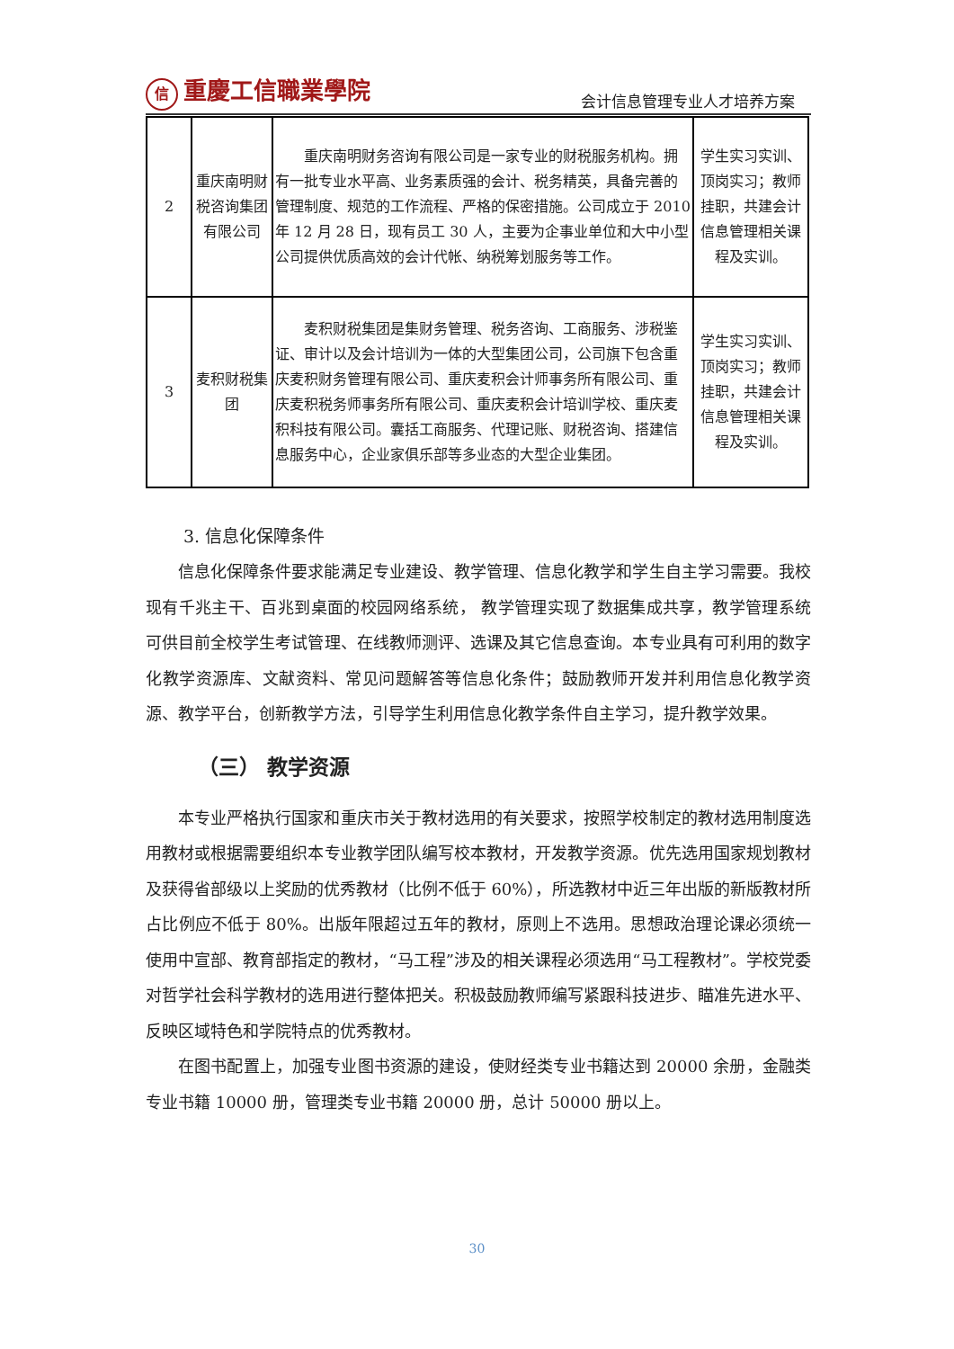信重慶工信職業學院
会计信息管理专业人才培养方案
| 2 | 重庆南明财税咨询集团有限公司 | 重庆南明财务咨询有限公司是一家专业的财税服务机构。拥有一批专业水平高、业务素质强的会计、税务精英，具备完善的管理制度、规范的工作流程、严格的保密措施。公司成立于 2010 年 12 月 28 日，现有员工 30 人，主要为企事业单位和大中小型公司提供优质高效的会计代帐、纳税筹划服务等工作。 | 学生实习实训、顶岗实习；教师挂职，共建会计信息管理相关课程及实训。 |
| 3 | 麦积财税集团 | 麦积财税集团是集财务管理、税务咨询、工商服务、涉税鉴证、审计以及会计培训为一体的大型集团公司，公司旗下包含重庆麦积财务管理有限公司、重庆麦积会计师事务所有限公司、重庆麦积税务师事务所有限公司、重庆麦积会计培训学校、重庆麦积科技有限公司。囊括工商服务、代理记账、财税咨询、搭建信息服务中心，企业家俱乐部等多业态的大型企业集团。 | 学生实习实训、顶岗实习；教师挂职，共建会计信息管理相关课程及实训。 |
3. 信息化保障条件
信息化保障条件要求能满足专业建设、教学管理、信息化教学和学生自主学习需要。我校现有千兆主干、百兆到桌面的校园网络系统， 教学管理实现了数据集成共享，教学管理系统可供目前全校学生考试管理、在线教师测评、选课及其它信息查询。本专业具有可利用的数字化教学资源库、文献资料、常见问题解答等信息化条件；鼓励教师开发并利用信息化教学资源、教学平台，创新教学方法，引导学生利用信息化教学条件自主学习，提升教学效果。
（三） 教学资源
本专业严格执行国家和重庆市关于教材选用的有关要求，按照学校制定的教材选用制度选用教材或根据需要组织本专业教学团队编写校本教材，开发教学资源。优先选用国家规划教材及获得省部级以上奖励的优秀教材（比例不低于 60%），所选教材中近三年出版的新版教材所占比例应不低于 80%。出版年限超过五年的教材，原则上不选用。思想政治理论课必须统一使用中宣部、教育部指定的教材，“马工程”涉及的相关课程必须选用“马工程教材”。学校党委对哲学社会科学教材的选用进行整体把关。积极鼓励教师编写紧跟科技进步、瞄准先进水平、反映区域特色和学院特点的优秀教材。
在图书配置上，加强专业图书资源的建设，使财经类专业书籍达到 20000 余册，金融类专业书籍 10000 册，管理类专业书籍 20000 册，总计 50000 册以上。
30